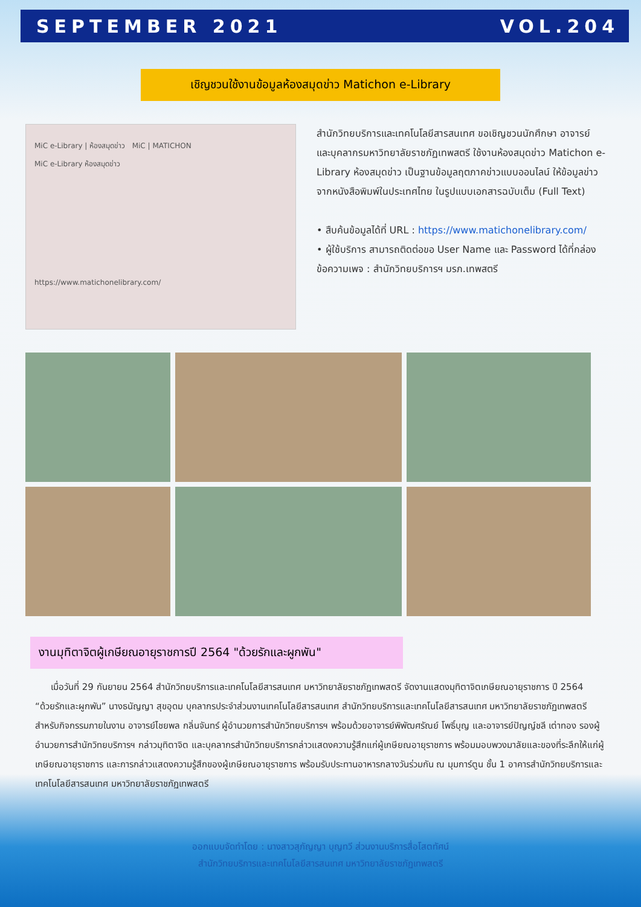SEPTEMBER 2021 VOL.204
เชิญชวนใช้งานข้อมูลห้องสมุดข่าว Matichon e-Library
MiC e-Library | ห้องสมุดข่าว MiC | MATICHON
MiC e-Library ห้องสมุดข่าว
https://www.matichonelibrary.com/
สำนักวิทยบริการและเทคโนโลยีสารสนเทศ ขอเชิญชวนนักศึกษา อาจารย์ และบุคลากรมหาวิทยาลัยราชภัฏเทพสตรี ใช้งานห้องสมุดข่าว Matichon e-Library ห้องสมุดข่าว เป็นฐานข้อมูลฤตภาคข่าวแบบออนไลน์ ให้ข้อมูลข่าวจากหนังสือพิมพ์ในประเทศไทย ในรูปแบบเอกสารฉบับเต็ม (Full Text)
• สืบค้นข้อมูลได้ที่ URL : https://www.matichonelibrary.com/
• ผู้ใช้บริการ สามารถติดต่อขอ User Name และ Password ได้ที่กล่องข้อความเพจ : สำนักวิทยบริการฯ มรภ.เทพสตรี
งานมุทิตาจิตผู้เกษียณอายุราชการปี 2564 "ด้วยรักและผูกพัน"
เมื่อวันที่ 29 กันยายน 2564 สำนักวิทยบริการและเทคโนโลยีสารสนเทศ มหาวิทยาลัยราชภัฏเทพสตรี จัดงานแสดงมุทิตาจิตเกษียณอายุราชการ ปี 2564 “ด้วยรักและผูกพัน” นางธนัญญา สุขอุดม บุคลากรประจำส่วนงานเทคโนโลยีสารสนเทศ สำนักวิทยบริการและเทคโนโลยีสารสนเทศ มหาวิทยาลัยราชภัฏเทพสตรี สำหรับกิจกรรมภายในงาน อาจารย์ไชยพล กลิ่นจันทร์ ผู้อำนวยการสำนักวิทยบริการฯ พร้อมด้วยอาจารย์พิพัฒศรัณย์ โพธิ์บุญ และอาจารย์ปัญญ์ชลี เต่าทอง รองผู้อำนวยการสำนักวิทยบริการฯ กล่าวมุทิตาจิต และบุคลากรสำนักวิทยบริการกล่าวแสดงความรู้สึกแก่ผู้เกษียณอายุราชการ พร้อมมอบพวงมาลัยและของที่ระลึกให้แก่ผู้เกษียณอายุราชการ และการกล่าวแสดงความรู้สึกของผู้เกษียณอายุราชการ พร้อมรับประทานอาหารกลางวันร่วมกัน ณ มุมการ์ตูน ชั้น 1 อาคารสำนักวิทยบริการและเทคโนโลยีสารสนเทศ มหาวิทยาลัยราชภัฏเทพสตรี
ออกแบบจัดทำโดย : นางสาวสุภัญญา บุญทวี ส่วนงานบริการสื่อโสตทัศน์
สำนักวิทยบริการและเทคโนโลยีสารสนเทศ มหาวิทยาลัยราชภัฏเทพสตรี